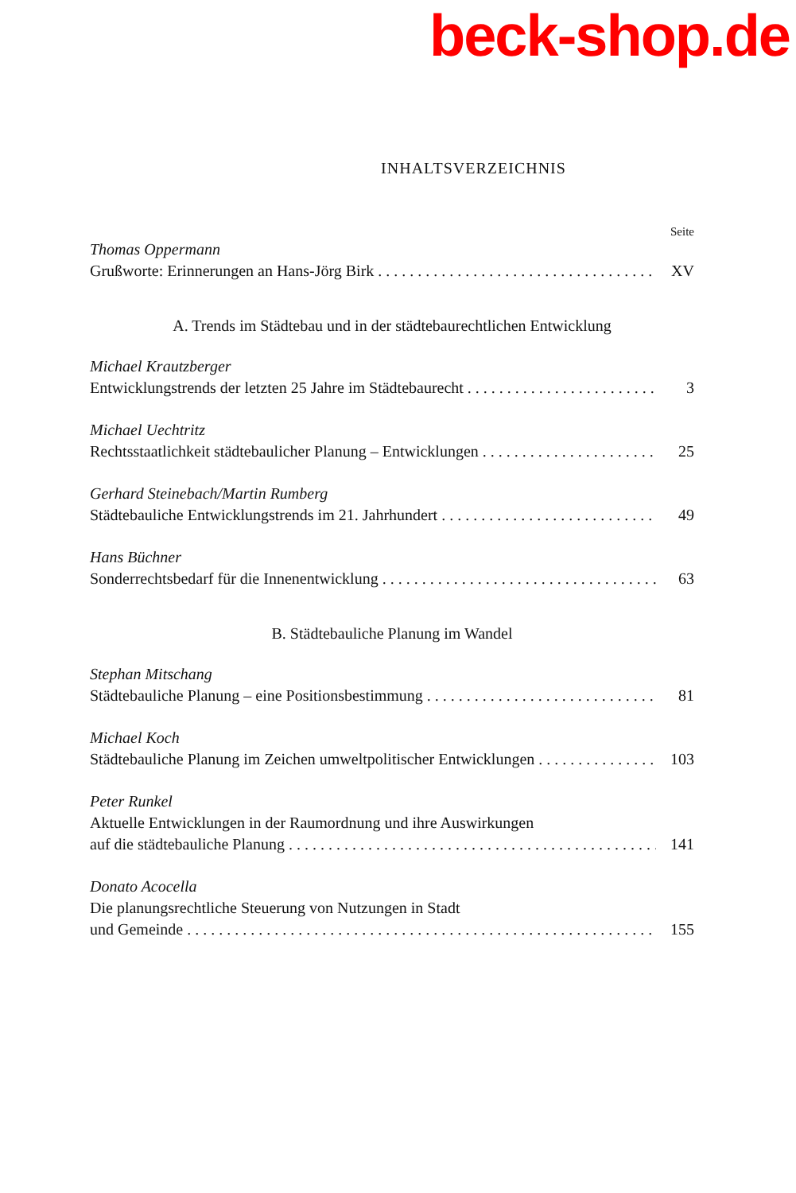beck-shop.de
INHALTSVERZEICHNIS
Seite
Thomas Oppermann
Grußworte: Erinnerungen an Hans-Jörg Birk XV
A. Trends im Städtebau und in der städtebaurechtlichen Entwicklung
Michael Krautzberger
Entwicklungstrends der letzten 25 Jahre im Städtebaurecht 3
Michael Uechtritz
Rechtsstaatlichkeit städtebaulicher Planung – Entwicklungen 25
Gerhard Steinebach/Martin Rumberg
Städtebauliche Entwicklungstrends im 21. Jahrhundert 49
Hans Büchner
Sonderrechtsbedarf für die Innenentwicklung 63
B. Städtebauliche Planung im Wandel
Stephan Mitschang
Städtebauliche Planung – eine Positionsbestimmung 81
Michael Koch
Städtebauliche Planung im Zeichen umweltpolitischer Entwicklungen 103
Peter Runkel
Aktuelle Entwicklungen in der Raumordnung und ihre Auswirkungen
auf die städtebauliche Planung 141
Donato Acocella
Die planungsrechtliche Steuerung von Nutzungen in Stadt
und Gemeinde 155